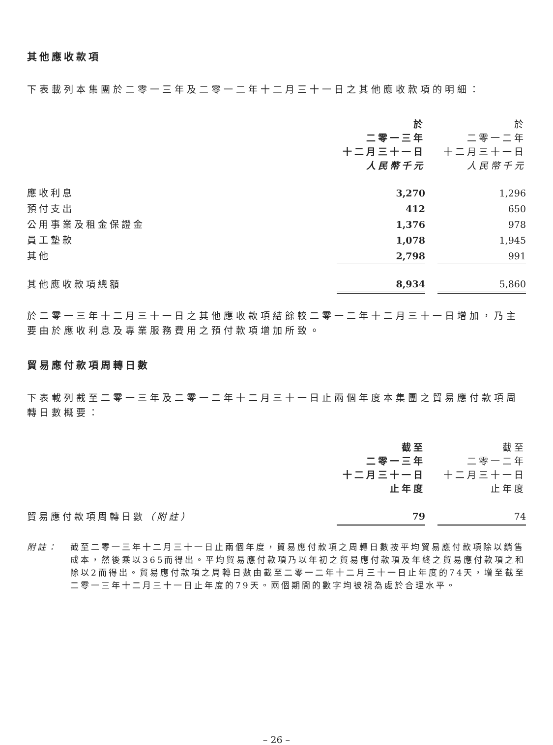其他應收款項
下表載列本集團於二零一三年及二零一二年十二月三十一日之其他應收款項的明細：
| | 於 二零一三年 十二月三十一日 人民幣千元 | | 於 二零一二年 十二月三十一日 人民幣千元 |
| 應收利息 | 3,270 | | 1,296 |
| 預付支出 | 412 | | 650 |
| 公用事業及租金保證金 | 1,376 | | 978 |
| 員工墊款 | 1,078 | | 1,945 |
| 其他 | 2,798 | | 991 |
| 其他應收款項總額 | 8,934 | | 5,860 |
於二零一三年十二月三十一日之其他應收款項結餘較二零一二年十二月三十一日增加，乃主要由於應收利息及專業服務費用之預付款項增加所致。
貿易應付款項周轉日數
下表載列截至二零一三年及二零一二年十二月三十一日止兩個年度本集團之貿易應付款項周轉日數概要：
| | 截至 二零一三年 十二月三十一日 止年度 | | 截至 二零一二年 十二月三十一日 止年度 |
| 貿易應付款項周轉日數 （附註） | 79 | | 74 |
附註： 截至二零一三年十二月三十一日止兩個年度，貿易應付款項之周轉日數按平均貿易應付款項除以銷售成本，然後乘以365而得出。平均貿易應付款項乃以年初之貿易應付款項及年終之貿易應付款項之和除以2而得出。貿易應付款項之周轉日數由截至二零一二年十二月三十一日止年度的74天，增至截至二零一三年十二月三十一日止年度的79天。兩個期間的數字均被視為處於合理水平。
– 26 –